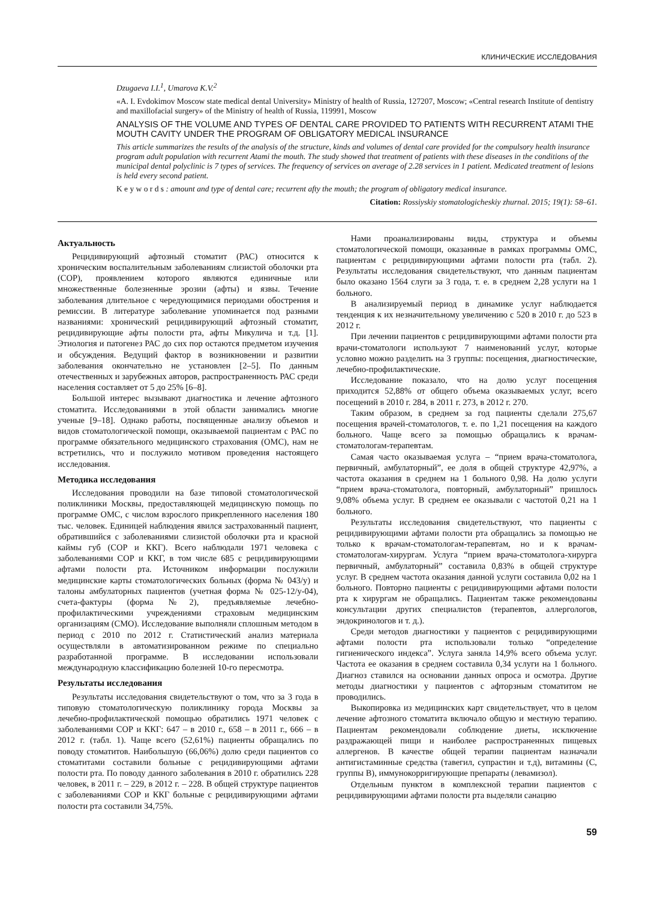КЛИНИЧЕСКИЕ ИССЛЕДОВАНИЯ
Dzugaeva I.I.<sup>1</sup>, Umarova K.V.<sup>2</sup>
«A. I. Evdokimov Moscow state medical dental University» Ministry of health of Russia, 127207, Moscow; «Central research Institute of dentistry and maxillofacial surgery» of the Ministry of health of Russia, 119991, Moscow
ANALYSIS OF THE VOLUME AND TYPES OF DENTAL CARE PROVIDED TO PATIENTS WITH RECURRENT ATAMI THE MOUTH CAVITY UNDER THE PROGRAM OF OBLIGATORY MEDICAL INSURANCE
This article summarizes the results of the analysis of the structure, kinds and volumes of dental care provided for the compulsory health insurance program adult population with recurrent Atami the mouth. The study showed that treatment of patients with these diseases in the conditions of the municipal dental polyclinic is 7 types of services. The frequency of services on average of 2.28 services in 1 patient. Medicated treatment of lesions is held every second patient.
K e y w o r d s : amount and type of dental care; recurrent afty the mouth; the program of obligatory medical insurance.
Citation: Rossiyskiy stomatologicheskiy zhurnal. 2015; 19(1): 58–61.
Актуальность
Рецидивирующий афтозный стоматит (РАС) относится к хроническим воспалительным заболеваниям слизистой оболочки рта (СОР), проявлением которого являются единичные или множественные болезненные эрозии (афты) и язвы. Течение заболевания длительное с чередующимися периодами обострения и ремиссии. В литературе заболевание упоминается под разными названиями: хронический рецидивирующий афтозный стоматит, рецидивирующие афты полости рта, афты Микулича и т.д. [1]. Этиология и патогенез РАС до сих пор остаются предметом изучения и обсуждения. Ведущий фактор в возникновении и развитии заболевания окончательно не установлен [2–5]. По данным отечественных и зарубежных авторов, распространенность РАС среди населения составляет от 5 до 25% [6–8].
Большой интерес вызывают диагностика и лечение афтозного стоматита. Исследованиями в этой области занимались многие ученые [9–18]. Однако работы, посвященные анализу объемов и видов стоматологической помощи, оказываемой пациентам с РАС по программе обязательного медицинского страхования (ОМС), нам не встретились, что и послужило мотивом проведения настоящего исследования.
Методика исследования
Исследования проводили на базе типовой стоматологической поликлиники Москвы, предоставляющей медицинскую помощь по программе ОМС, с числом взрослого прикрепленного населения 180 тыс. человек. Единицей наблюдения явился застрахованный пациент, обратившийся с заболеваниями слизистой оболочки рта и красной каймы губ (СОР и ККГ). Всего наблюдали 1971 человека с заболеваниями СОР и ККГ, в том числе 685 с рецидивирующими афтами полости рта. Источником информации послужили медицинские карты стоматологических больных (форма № 043/у) и талоны амбулаторных пациентов (учетная форма № 025-12/у-04), счета-фактуры (форма №2), предъявляемые лечебно-профилактическими учреждениями страховым медицинским организациям (СМО). Исследование выполняли сплошным методом в период с 2010 по 2012 г. Статистический анализ материала осуществляли в автоматизированном режиме по специально разработанной программе. В исследовании использовали международную классификацию болезней 10-го пересмотра.
Результаты исследования
Результаты исследования свидетельствуют о том, что за 3 года в типовую стоматологическую поликлинику города Москвы за лечебно-профилактической помощью обратились 1971 человек с заболеваниями СОР и ККГ: 647 – в 2010 г., 658 – в 2011 г., 666 – в 2012 г. (табл. 1). Чаще всего (52,61%) пациенты обращались по поводу стоматитов. Наибольшую (66,06%) долю среди пациентов со стоматитами составили больные с рецидивирующими афтами полости рта. По поводу данного заболевания в 2010 г. обратились 228 человек, в 2011 г. – 229, в 2012 г. – 228. В общей структуре пациентов с заболеваниями СОР и ККГ больные с рецидивирующими афтами полости рта составили 34,75%.
Нами проанализированы виды, структура и объемы стоматологической помощи, оказанные в рамках программы ОМС, пациентам с рецидивирующими афтами полости рта (табл. 2). Результаты исследования свидетельствуют, что данным пациентам было оказано 1564 слуги за 3 года, т. е. в среднем 2,28 услуги на 1 больного.
В анализируемый период в динамике услуг наблюдается тенденция к их незначительному увеличению с 520 в 2010 г. до 523 в 2012 г.
При лечении пациентов с рецидивирующими афтами полости рта врачи-стоматологи используют 7 наименований услуг, которые условно можно разделить на 3 группы: посещения, диагностические, лечебно-профилактические.
Исследование показало, что на долю услуг посещения приходится 52,88% от общего объема оказываемых услуг, всего посещений в 2010 г. 284, в 2011 г. 273, в 2012 г. 270.
Таким образом, в среднем за год пациенты сделали 275,67 посещения врачей-стоматологов, т. е. по 1,21 посещения на каждого больного. Чаще всего за помощью обращались к врачам-стоматологам-терапевтам.
Самая часто оказываемая услуга – “прием врача-стоматолога, первичный, амбулаторный”, ее доля в общей структуре 42,97%, а частота оказания в среднем на 1 больного 0,98. На долю услуги “прием врача-стоматолога, повторный, амбулаторный” пришлось 9,08% объема услуг. В среднем ее оказывали с частотой 0,21 на 1 больного.
Результаты исследования свидетельствуют, что пациенты с рецидивирующими афтами полости рта обращались за помощью не только к врачам-стоматологам-терапевтам, но и к врачам-стоматологам-хирургам. Услуга “прием врача-стоматолога-хирурга первичный, амбулаторный” составила 0,83% в общей структуре услуг. В среднем частота оказания данной услуги составила 0,02 на 1 больного. Повторно пациенты с рецидивирующими афтами полости рта к хирургам не обращались. Пациентам также рекомендованы консультации других специалистов (терапевтов, аллергологов, эндокринологов и т. д.).
Среди методов диагностики у пациентов с рецидивирующими афтами полости рта использовали только “определение гигиенического индекса”. Услуга заняла 14,9% всего объема услуг. Частота ее оказания в среднем составила 0,34 услуги на 1 больного. Диагноз ставился на основании данных опроса и осмотра. Другие методы диагностики у пациентов с афторзным стоматитом не проводились.
Выкопировка из медицинских карт свидетельствует, что в целом лечение афтозного стоматита включало общую и местную терапию. Пациентам рекомендовали соблюдение диеты, исключение раздражающей пищи и наиболее распространенных пищевых аллергенов. В качестве общей терапии пациентам назначали антигистаминные средства (тавегил, супрастин и т.д), витамины (С, группы В), иммунокорригирующие препараты (левамизол).
Отдельным пунктом в комплексной терапии пациентов с рецидивирующими афтами полости рта выделяли санацию
59